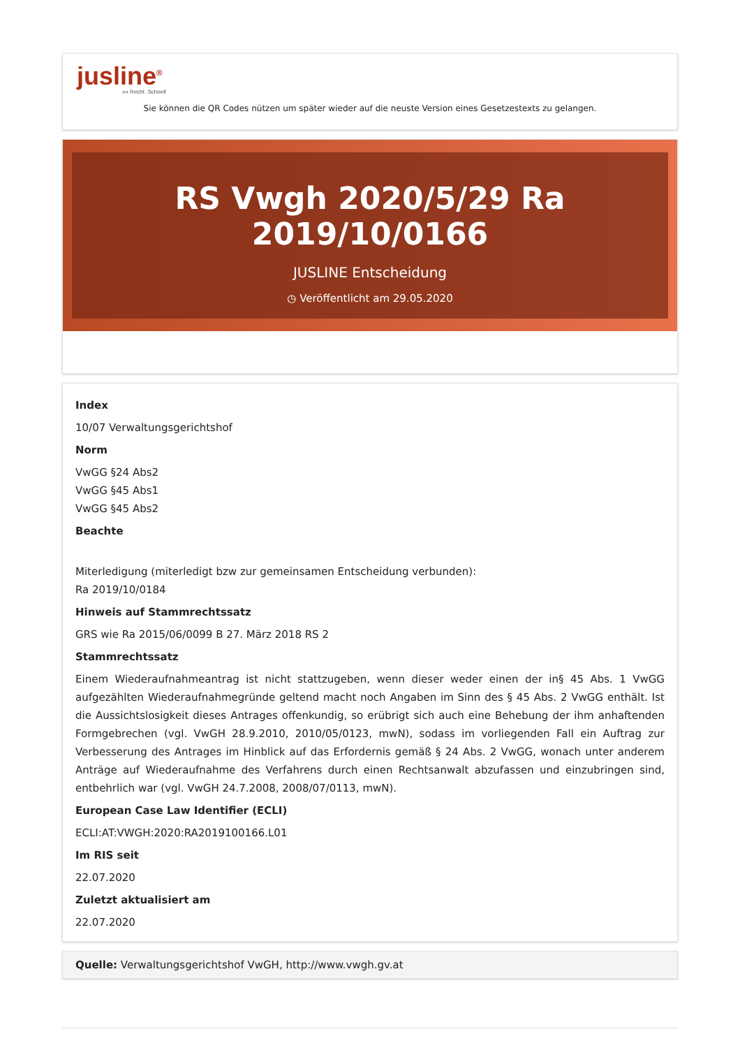jusline<sup>®</sup>
»» Recht. Schnell
Sie können die QR Codes nützen um später wieder auf die neuste Version eines Gesetzestexts zu gelangen.
RS Vwgh 2020/5/29 Ra 2019/10/0166
JUSLINE Entscheidung
◷ Veröffentlicht am 29.05.2020
Index
10/07 Verwaltungsgerichtshof
Norm
VwGG §24 Abs2
VwGG §45 Abs1
VwGG §45 Abs2
Beachte
Miterledigung (miterledigt bzw zur gemeinsamen Entscheidung verbunden):
Ra 2019/10/0184
Hinweis auf Stammrechtssatz
GRS wie Ra 2015/06/0099 B 27. März 2018 RS 2
Stammrechtssatz
Einem Wiederaufnahmeantrag ist nicht stattzugeben, wenn dieser weder einen der in§ 45 Abs. 1 VwGG aufgezählten Wiederaufnahmegründe geltend macht noch Angaben im Sinn des § 45 Abs. 2 VwGG enthält. Ist die Aussichtslosigkeit dieses Antrages offenkundig, so erübrigt sich auch eine Behebung der ihm anhaftenden Formgebrechen (vgl. VwGH 28.9.2010, 2010/05/0123, mwN), sodass im vorliegenden Fall ein Auftrag zur Verbesserung des Antrages im Hinblick auf das Erfordernis gemäß § 24 Abs. 2 VwGG, wonach unter anderem Anträge auf Wiederaufnahme des Verfahrens durch einen Rechtsanwalt abzufassen und einzubringen sind, entbehrlich war (vgl. VwGH 24.7.2008, 2008/07/0113, mwN).
European Case Law Identifier (ECLI)
ECLI:AT:VWGH:2020:RA2019100166.L01
Im RIS seit
22.07.2020
Zuletzt aktualisiert am
22.07.2020
Quelle: Verwaltungsgerichtshof VwGH, http://www.vwgh.gv.at